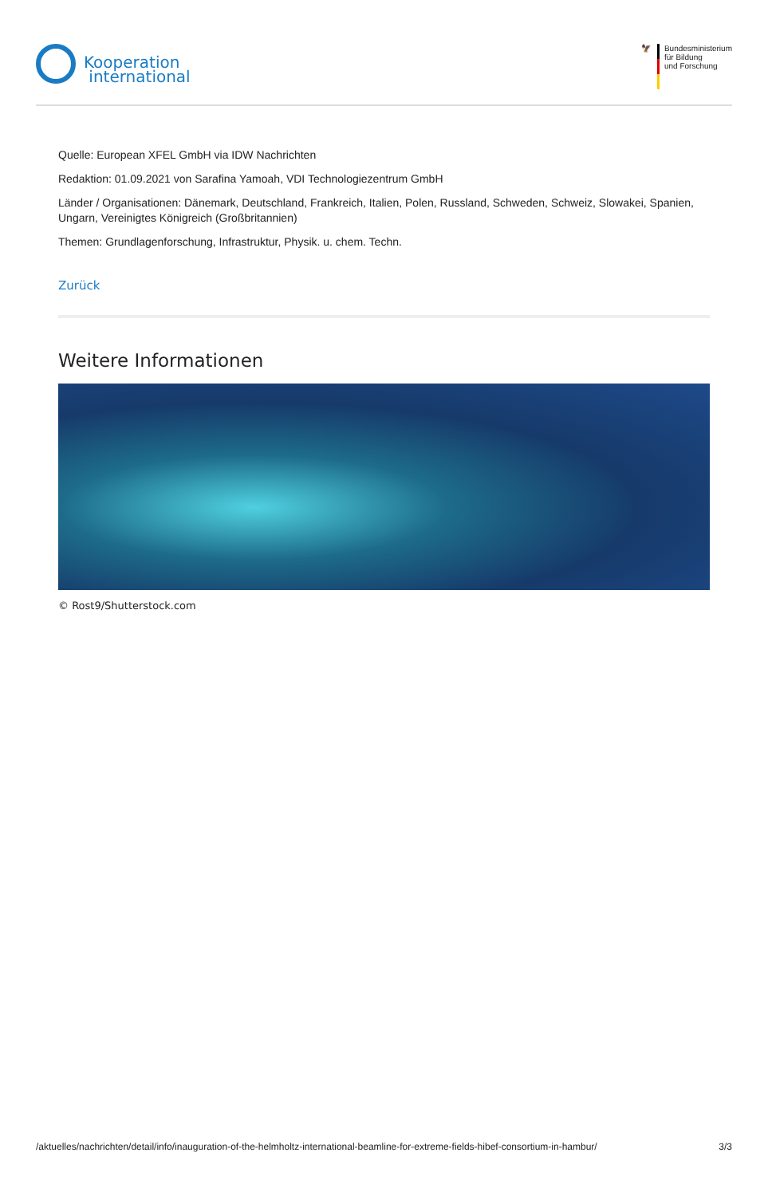Kooperation
international
🦅 Bundesministerium
für Bildung
und Forschung
Quelle: European XFEL GmbH via IDW Nachrichten
Redaktion: 01.09.2021 von Sarafina Yamoah, VDI Technologiezentrum GmbH
Länder / Organisationen: Dänemark, Deutschland, Frankreich, Italien, Polen, Russland, Schweden, Schweiz, Slowakei, Spanien, Ungarn, Vereinigtes Königreich (Großbritannien)
Themen: Grundlagenforschung, Infrastruktur, Physik. u. chem. Techn.
Zurück
Weitere Informationen
© Rost9/Shutterstock.com
/aktuelles/nachrichten/detail/info/inauguration-of-the-helmholtz-international-beamline-for-extreme-fields-hibef-consortium-in-hambur/ 3/3